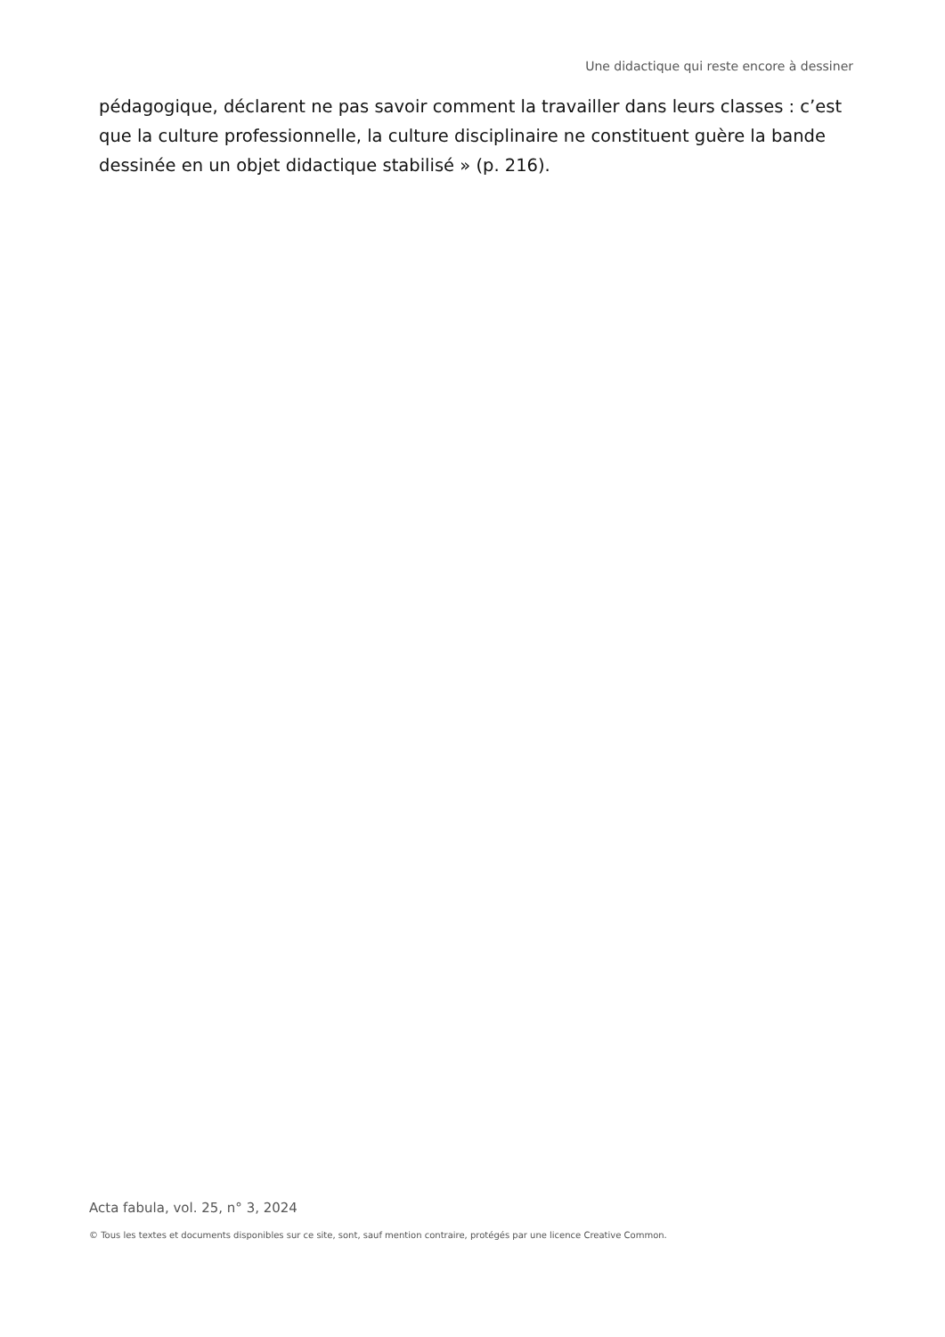Une didactique qui reste encore à dessiner
pédagogique, déclarent ne pas savoir comment la travailler dans leurs classes : c’est que la culture professionnelle, la culture disciplinaire ne constituent guère la bande dessinée en un objet didactique stabilisé » (p. 216).
Acta fabula, vol. 25, n° 3, 2024
© Tous les textes et documents disponibles sur ce site, sont, sauf mention contraire, protégés par une licence Creative Common.